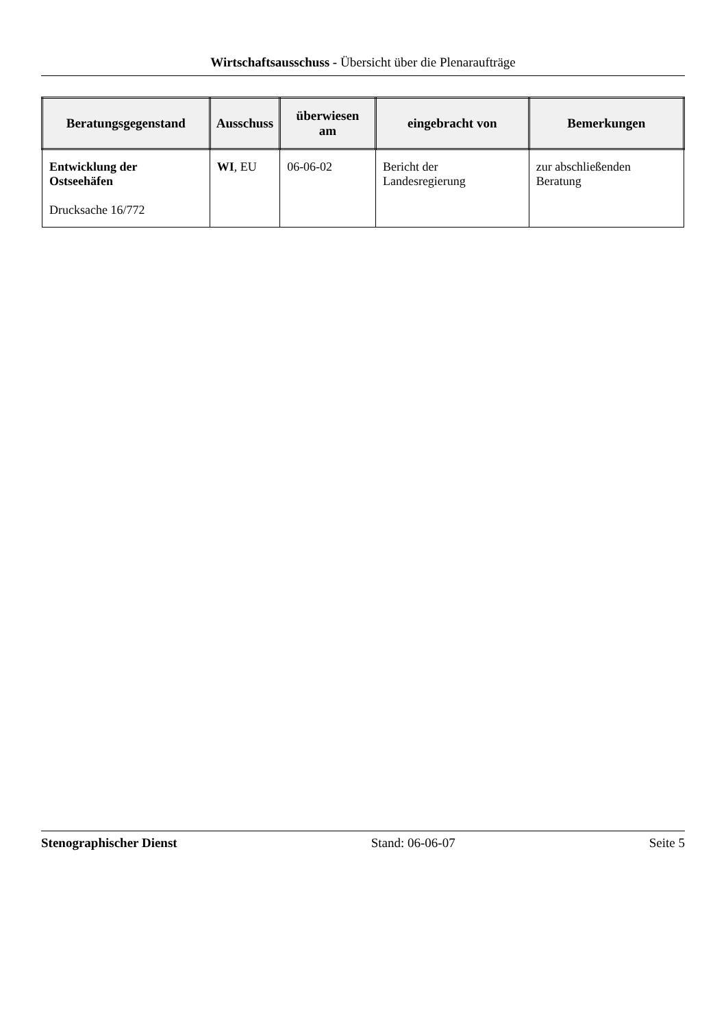Wirtschaftsausschuss - Übersicht über die Plenaraufträge
| Beratungsgegenstand | Ausschuss | überwiesen am | eingebracht von | Bemerkungen |
| --- | --- | --- | --- | --- |
| Entwicklung der Ostseehäfen Drucksache 16/772 | WI , EU | 06-06-02 | Bericht der Landesregierung | zur abschließenden Beratung |
Stenographischer Dienst Stand: 06-06-07 Seite 5